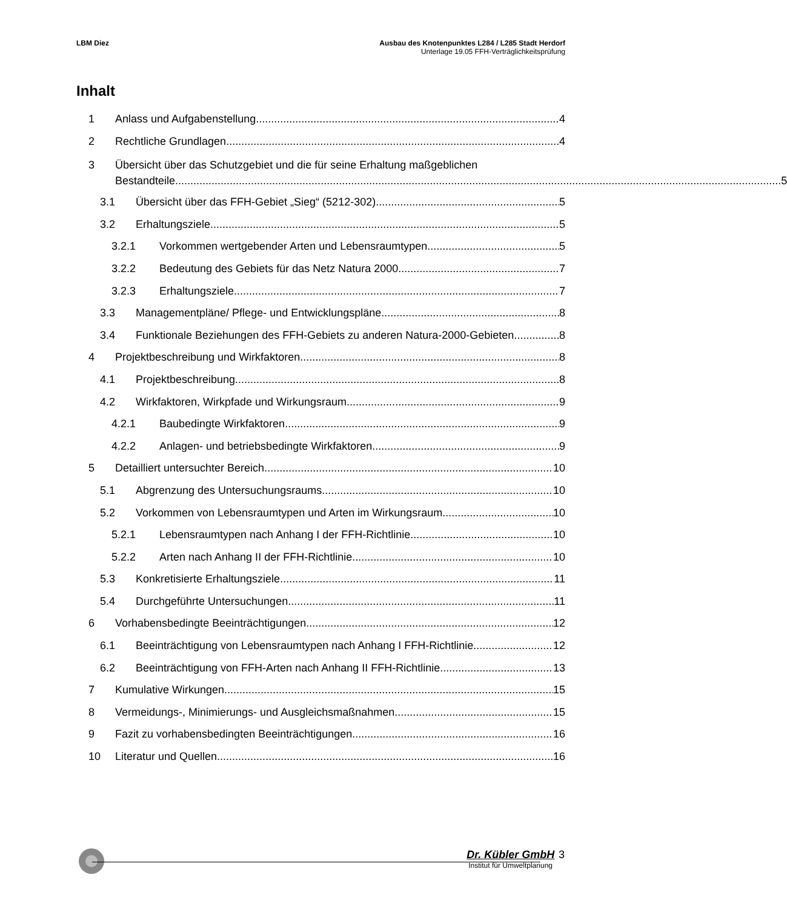LBM Diez Ausbau des Knotenpunktes L284 / L285 Stadt Herdorf
Unterlage 19.05 FFH-Verträglichkeitsprüfung
Inhalt
1 Anlass und Aufgabenstellung 4
2 Rechtliche Grundlagen 4
3 Übersicht über das Schutzgebiet und die für seine Erhaltung maßgeblichen
Bestandteile 5
3.1 Übersicht über das FFH-Gebiet „Sieg“ (5212-302) 5
3.2 Erhaltungsziele 5
3.2.1 Vorkommen wertgebender Arten und Lebensraumtypen 5
3.2.2 Bedeutung des Gebiets für das Netz Natura 2000 7
3.2.3 Erhaltungsziele 7
3.3 Managementpläne/ Pflege- und Entwicklungspläne 8
3.4 Funktionale Beziehungen des FFH-Gebiets zu anderen Natura-2000-Gebieten 8
4 Projektbeschreibung und Wirkfaktoren 8
4.1 Projektbeschreibung 8
4.2 Wirkfaktoren, Wirkpfade und Wirkungsraum 9
4.2.1 Baubedingte Wirkfaktoren 9
4.2.2 Anlagen- und betriebsbedingte Wirkfaktoren 9
5 Detailliert untersuchter Bereich 10
5.1 Abgrenzung des Untersuchungsraums 10
5.2 Vorkommen von Lebensraumtypen und Arten im Wirkungsraum 10
5.2.1 Lebensraumtypen nach Anhang I der FFH-Richtlinie 10
5.2.2 Arten nach Anhang II der FFH-Richtlinie 10
5.3 Konkretisierte Erhaltungsziele 11
5.4 Durchgeführte Untersuchungen 11
6 Vorhabensbedingte Beeinträchtigungen 12
6.1 Beeinträchtigung von Lebensraumtypen nach Anhang I FFH-Richtlinie 12
6.2 Beeinträchtigung von FFH-Arten nach Anhang II FFH-Richtlinie 13
7 Kumulative Wirkungen 15
8 Vermeidungs-, Minimierungs- und Ausgleichsmaßnahmen 15
9 Fazit zu vorhabensbedingten Beeinträchtigungen 16
10 Literatur und Quellen 16
Dr. Kübler GmbH 3
Institut für Umweltplanung